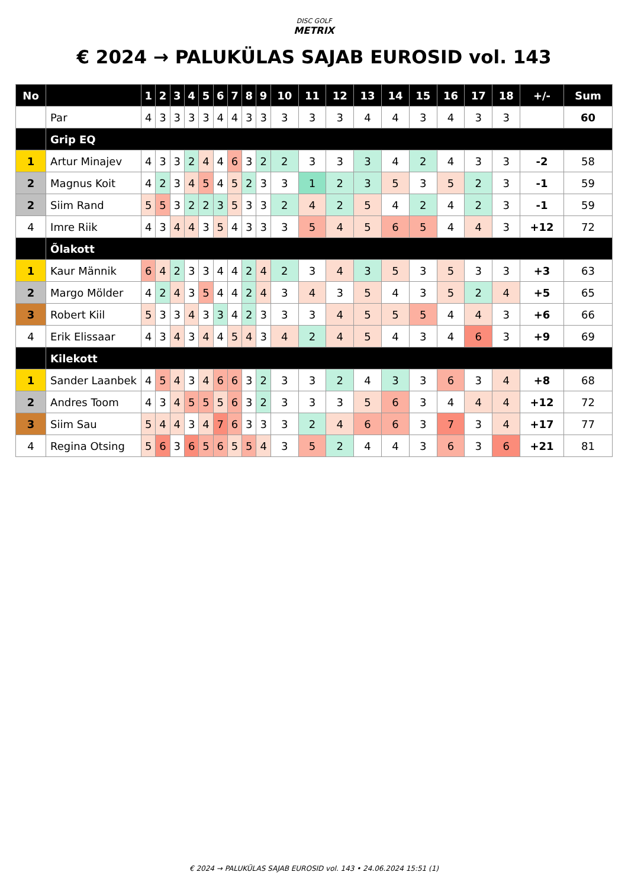DISC GOLF
METRIX
€ 2024 → PALUKÜLAS SAJAB EUROSID vol. 143
| No | | 1 | 2 | 3 | 4 | 5 | 6 | 7 | 8 | 9 | 10 | 11 | 12 | 13 | 14 | 15 | 16 | 17 | 18 | +/- | Sum |
| --- | --- | --- | --- | --- | --- | --- | --- | --- | --- | --- | --- | --- | --- | --- | --- | --- | --- | --- | --- | --- | --- |
| | Par | 4 | 3 | 3 | 3 | 3 | 4 | 4 | 3 | 3 | 3 | 3 | 3 | 4 | 4 | 3 | 4 | 3 | 3 | | 60 |
| | Grip EQ | | | | | | | | | | | | | | | | | | | | |
| 1 | Artur Minajev | 4 | 3 | 3 | 2 | 4 | 4 | 6 | 3 | 2 | 2 | 3 | 3 | 3 | 4 | 2 | 4 | 3 | 3 | -2 | 58 |
| 2 | Magnus Koit | 4 | 2 | 3 | 4 | 5 | 4 | 5 | 2 | 3 | 3 | 1 | 2 | 3 | 5 | 3 | 5 | 2 | 3 | -1 | 59 |
| 2 | Siim Rand | 5 | 5 | 3 | 2 | 2 | 3 | 5 | 3 | 3 | 2 | 4 | 2 | 5 | 4 | 2 | 4 | 2 | 3 | -1 | 59 |
| 4 | Imre Riik | 4 | 3 | 4 | 4 | 3 | 5 | 4 | 3 | 3 | 3 | 5 | 4 | 5 | 6 | 5 | 4 | 4 | 3 | +12 | 72 |
| | Õlakott | | | | | | | | | | | | | | | | | | | | |
| 1 | Kaur Männik | 6 | 4 | 2 | 3 | 3 | 4 | 4 | 2 | 4 | 2 | 3 | 4 | 3 | 5 | 3 | 5 | 3 | 3 | +3 | 63 |
| 2 | Margo Mölder | 4 | 2 | 4 | 3 | 5 | 4 | 4 | 2 | 4 | 3 | 4 | 3 | 5 | 4 | 3 | 5 | 2 | 4 | +5 | 65 |
| 3 | Robert Kiil | 5 | 3 | 3 | 4 | 3 | 3 | 4 | 2 | 3 | 3 | 3 | 4 | 5 | 5 | 5 | 4 | 4 | 3 | +6 | 66 |
| 4 | Erik Elissaar | 4 | 3 | 4 | 3 | 4 | 4 | 5 | 4 | 3 | 4 | 2 | 4 | 5 | 4 | 3 | 4 | 6 | 3 | +9 | 69 |
| | Kilekott | | | | | | | | | | | | | | | | | | | | |
| 1 | Sander Laanbek | 4 | 5 | 4 | 3 | 4 | 6 | 6 | 3 | 2 | 3 | 3 | 2 | 4 | 3 | 3 | 6 | 3 | 4 | +8 | 68 |
| 2 | Andres Toom | 4 | 3 | 4 | 5 | 5 | 5 | 6 | 3 | 2 | 3 | 3 | 3 | 5 | 6 | 3 | 4 | 4 | 4 | +12 | 72 |
| 3 | Siim Sau | 5 | 4 | 4 | 3 | 4 | 7 | 6 | 3 | 3 | 3 | 2 | 4 | 6 | 6 | 3 | 7 | 3 | 4 | +17 | 77 |
| 4 | Regina Otsing | 5 | 6 | 3 | 6 | 5 | 6 | 5 | 5 | 4 | 3 | 5 | 2 | 4 | 4 | 3 | 6 | 3 | 6 | +21 | 81 |
€ 2024 → PALUKÜLAS SAJAB EUROSID vol. 143 • 24.06.2024 15:51 (1)